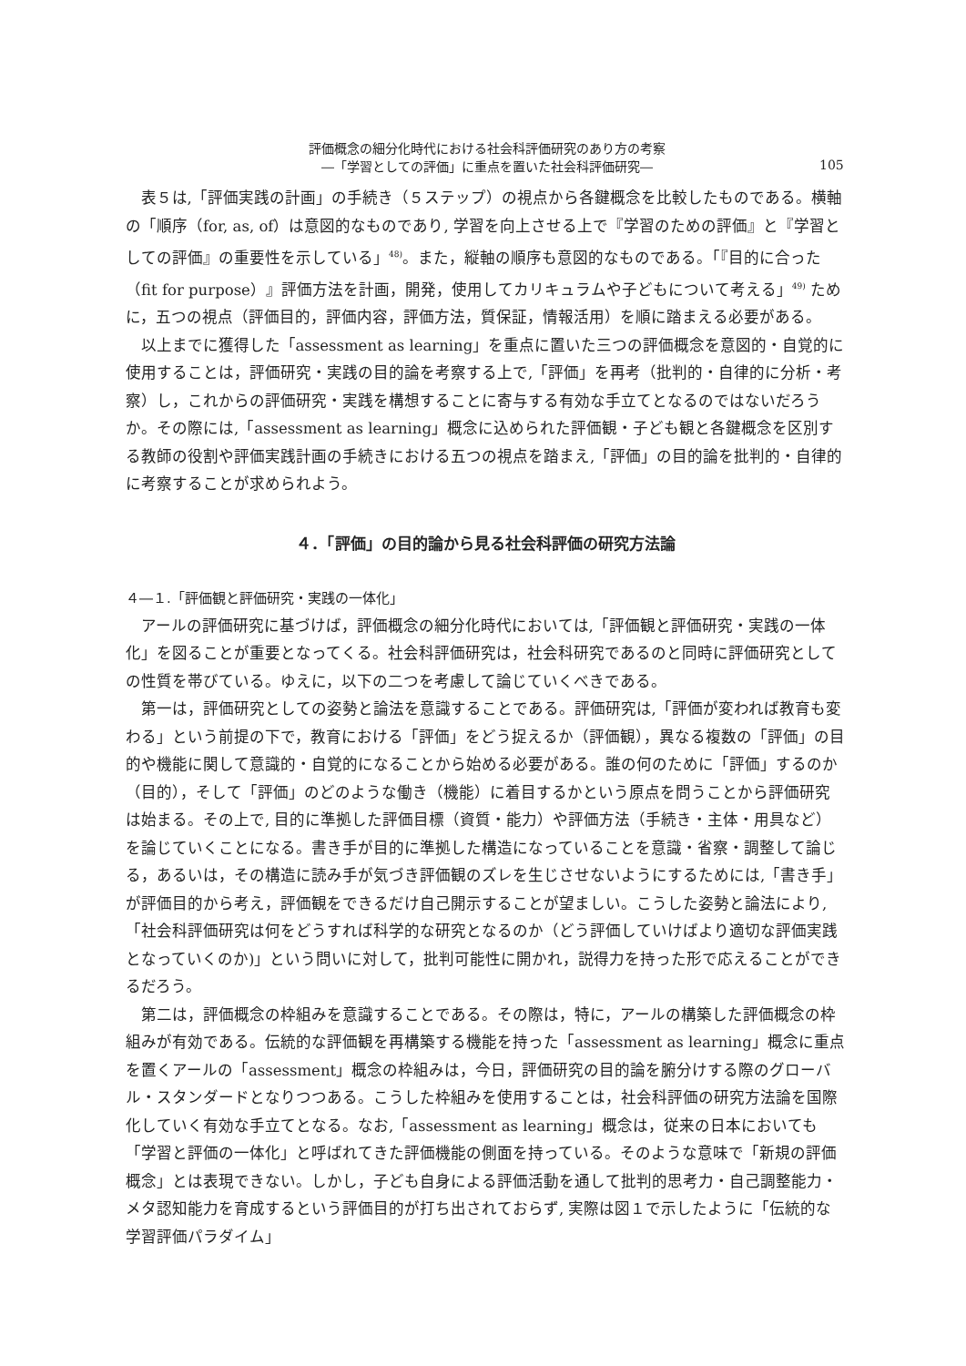評価概念の細分化時代における社会科評価研究のあり方の考察
―「学習としての評価」に重点を置いた社会科評価研究―
105
表５は,「評価実践の計画」の手続き（５ステップ）の視点から各鍵概念を比較したものである。横軸の「順序（for, as, of）は意図的なものであり, 学習を向上させる上で『学習のための評価』と『学習としての評価』の重要性を示している」<sup>48)</sup>。また，縦軸の順序も意図的なものである。「『目的に合った（fit for purpose）』評価方法を計画，開発，使用してカリキュラムや子どもについて考える」<sup>49)</sup> ために，五つの視点（評価目的，評価内容，評価方法，質保証，情報活用）を順に踏まえる必要がある。
以上までに獲得した「assessment as learning」を重点に置いた三つの評価概念を意図的・自覚的に使用することは，評価研究・実践の目的論を考察する上で,「評価」を再考（批判的・自律的に分析・考察）し，これからの評価研究・実践を構想することに寄与する有効な手立てとなるのではないだろうか。その際には,「assessment as learning」概念に込められた評価観・子ども観と各鍵概念を区別する教師の役割や評価実践計画の手続きにおける五つの視点を踏まえ,「評価」の目的論を批判的・自律的に考察することが求められよう。
４．「評価」の目的論から見る社会科評価の研究方法論
４―１.「評価観と評価研究・実践の一体化」
アールの評価研究に基づけば，評価概念の細分化時代においては,「評価観と評価研究・実践の一体化」を図ることが重要となってくる。社会科評価研究は，社会科研究であるのと同時に評価研究としての性質を帯びている。ゆえに，以下の二つを考慮して論じていくべきである。
第一は，評価研究としての姿勢と論法を意識することである。評価研究は,「評価が変われば教育も変わる」という前提の下で，教育における「評価」をどう捉えるか（評価観），異なる複数の「評価」の目的や機能に関して意識的・自覚的になることから始める必要がある。誰の何のために「評価」するのか（目的），そして「評価」のどのような働き（機能）に着目するかという原点を問うことから評価研究は始まる。その上で, 目的に準拠した評価目標（資質・能力）や評価方法（手続き・主体・用具など）を論じていくことになる。書き手が目的に準拠した構造になっていることを意識・省察・調整して論じる，あるいは，その構造に読み手が気づき評価観のズレを生じさせないようにするためには,「書き手」が評価目的から考え，評価観をできるだけ自己開示することが望ましい。こうした姿勢と論法により,「社会科評価研究は何をどうすれば科学的な研究となるのか（どう評価していけばより適切な評価実践となっていくのか)」という問いに対して，批判可能性に開かれ，説得力を持った形で応えることができるだろう。
第二は，評価概念の枠組みを意識することである。その際は，特に，アールの構築した評価概念の枠組みが有効である。伝統的な評価観を再構築する機能を持った「assessment as learning」概念に重点を置くアールの「assessment」概念の枠組みは，今日，評価研究の目的論を腑分けする際のグローバル・スタンダードとなりつつある。こうした枠組みを使用することは，社会科評価の研究方法論を国際化していく有効な手立てとなる。なお,「assessment as learning」概念は，従来の日本においても「学習と評価の一体化」と呼ばれてきた評価機能の側面を持っている。そのような意味で「新規の評価概念」とは表現できない。しかし，子ども自身による評価活動を通して批判的思考力・自己調整能力・メタ認知能力を育成するという評価目的が打ち出されておらず, 実際は図１で示したように「伝統的な学習評価パラダイム」